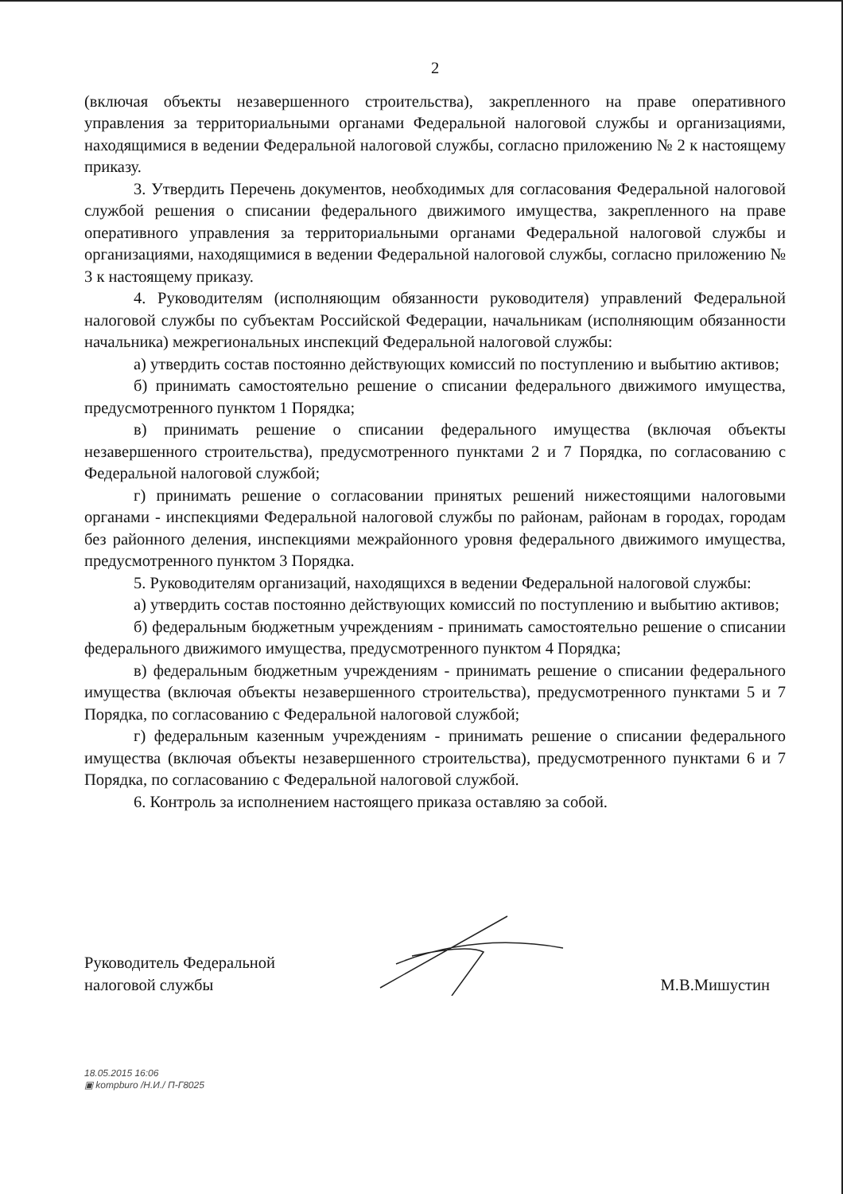2
(включая объекты незавершенного строительства), закрепленного на праве оперативного управления за территориальными органами Федеральной налоговой службы и организациями, находящимися в ведении Федеральной налоговой службы, согласно приложению № 2 к настоящему приказу.
3. Утвердить Перечень документов, необходимых для согласования Федеральной налоговой службой решения о списании федерального движимого имущества, закрепленного на праве оперативного управления за территориальными органами Федеральной налоговой службы и организациями, находящимися в ведении Федеральной налоговой службы, согласно приложению № 3 к настоящему приказу.
4. Руководителям (исполняющим обязанности руководителя) управлений Федеральной налоговой службы по субъектам Российской Федерации, начальникам (исполняющим обязанности начальника) межрегиональных инспекций Федеральной налоговой службы:
а) утвердить состав постоянно действующих комиссий по поступлению и выбытию активов;
б) принимать самостоятельно решение о списании федерального движимого имущества, предусмотренного пунктом 1 Порядка;
в) принимать решение о списании федерального имущества (включая объекты незавершенного строительства), предусмотренного пунктами 2 и 7 Порядка, по согласованию с Федеральной налоговой службой;
г) принимать решение о согласовании принятых решений нижестоящими налоговыми органами - инспекциями Федеральной налоговой службы по районам, районам в городах, городам без районного деления, инспекциями межрайонного уровня федерального движимого имущества, предусмотренного пунктом 3 Порядка.
5. Руководителям организаций, находящихся в ведении Федеральной налоговой службы:
а) утвердить состав постоянно действующих комиссий по поступлению и выбытию активов;
б) федеральным бюджетным учреждениям - принимать самостоятельно решение о списании федерального движимого имущества, предусмотренного пунктом 4 Порядка;
в) федеральным бюджетным учреждениям - принимать решение о списании федерального имущества (включая объекты незавершенного строительства), предусмотренного пунктами 5 и 7 Порядка, по согласованию с Федеральной налоговой службой;
г) федеральным казенным учреждениям - принимать решение о списании федерального имущества (включая объекты незавершенного строительства), предусмотренного пунктами 6 и 7 Порядка, по согласованию с Федеральной налоговой службой.
6. Контроль за исполнением настоящего приказа оставляю за собой.
Руководитель Федеральной
налоговой службы
М.В.Мишустин
18.05.2015 16:06
▣ kompburo /Н.И./ П-Г8025